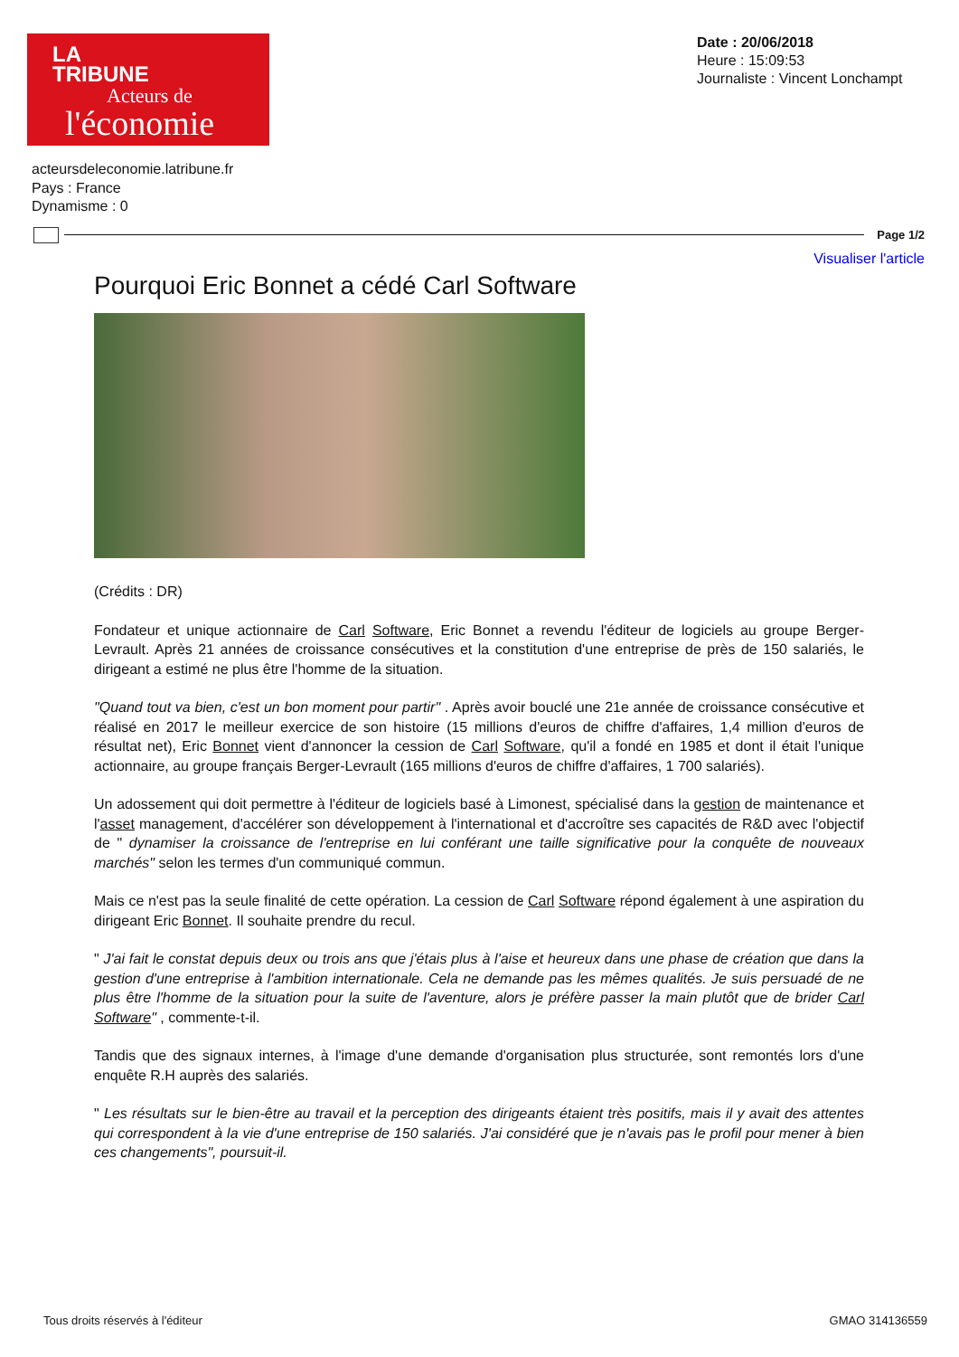LA
TRIBUNE
Acteurs de
l'économie
Date : 20/06/2018
Heure : 15:09:53
Journaliste : Vincent Lonchampt
acteursdeleconomie.latribune.fr
Pays : France
Dynamisme : 0
Page 1/2
Visualiser l'article
Pourquoi Eric Bonnet a cédé Carl Software
(Crédits : DR)
Fondateur et unique actionnaire de Carl Software, Eric Bonnet a revendu l'éditeur de logiciels au groupe Berger-Levrault. Après 21 années de croissance consécutives et la constitution d'une entreprise de près de 150 salariés, le dirigeant a estimé ne plus être l'homme de la situation.
"Quand tout va bien, c'est un bon moment pour partir" . Après avoir bouclé une 21e année de croissance consécutive et réalisé en 2017 le meilleur exercice de son histoire (15 millions d'euros de chiffre d'affaires, 1,4 million d'euros de résultat net), Eric Bonnet vient d'annoncer la cession de Carl Software, qu'il a fondé en 1985 et dont il était l'unique actionnaire, au groupe français Berger-Levrault (165 millions d'euros de chiffre d'affaires, 1 700 salariés).
Un adossement qui doit permettre à l'éditeur de logiciels basé à Limonest, spécialisé dans la gestion de maintenance et l'asset management, d'accélérer son développement à l'international et d'accroître ses capacités de R&D avec l'objectif de " dynamiser la croissance de l'entreprise en lui conférant une taille significative pour la conquête de nouveaux marchés" selon les termes d'un communiqué commun.
Mais ce n'est pas la seule finalité de cette opération. La cession de Carl Software répond également à une aspiration du dirigeant Eric Bonnet. Il souhaite prendre du recul.
" J'ai fait le constat depuis deux ou trois ans que j'étais plus à l'aise et heureux dans une phase de création que dans la gestion d'une entreprise à l'ambition internationale. Cela ne demande pas les mêmes qualités. Je suis persuadé de ne plus être l'homme de la situation pour la suite de l'aventure, alors je préfère passer la main plutôt que de brider Carl Software" , commente-t-il.
Tandis que des signaux internes, à l'image d'une demande d'organisation plus structurée, sont remontés lors d'une enquête R.H auprès des salariés.
" Les résultats sur le bien-être au travail et la perception des dirigeants étaient très positifs, mais il y avait des attentes qui correspondent à la vie d'une entreprise de 150 salariés. J'ai considéré que je n'avais pas le profil pour mener à bien ces changements", poursuit-il.
Tous droits réservés à l'éditeur GMAO 314136559